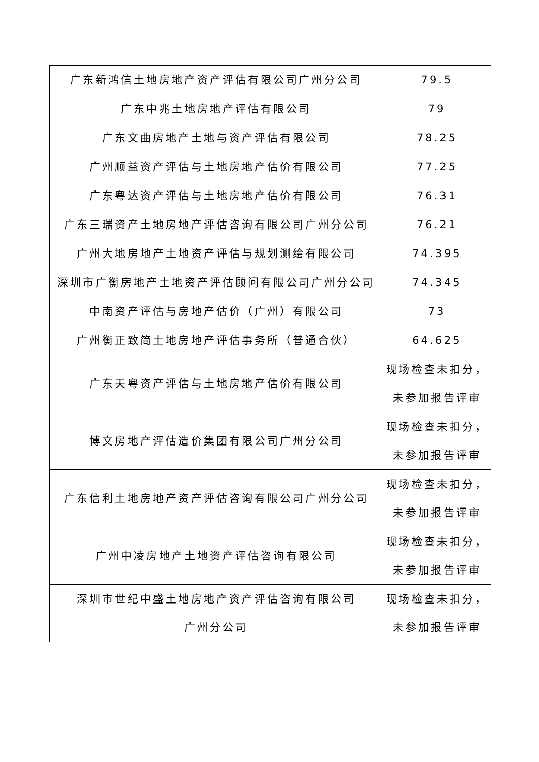| 广东新鸿信土地房地产资产评估有限公司广州分公司 | 79.5 |
| 广东中兆土地房地产评估有限公司 | 79 |
| 广东文曲房地产土地与资产评估有限公司 | 78.25 |
| 广州顺益资产评估与土地房地产估价有限公司 | 77.25 |
| 广东粤达资产评估与土地房地产估价有限公司 | 76.31 |
| 广东三瑞资产土地房地产评估咨询有限公司广州分公司 | 76.21 |
| 广州大地房地产土地资产评估与规划测绘有限公司 | 74.395 |
| 深圳市广衡房地产土地资产评估顾问有限公司广州分公司 | 74.345 |
| 中南资产评估与房地产估价（广州）有限公司 | 73 |
| 广州衡正致简土地房地产评估事务所（普通合伙） | 64.625 |
| 广东天粤资产评估与土地房地产估价有限公司 | 现场检查未扣分， 未参加报告评审 |
| 博文房地产评估造价集团有限公司广州分公司 | 现场检查未扣分， 未参加报告评审 |
| 广东信利土地房地产资产评估咨询有限公司广州分公司 | 现场检查未扣分， 未参加报告评审 |
| 广州中凌房地产土地资产评估咨询有限公司 | 现场检查未扣分， 未参加报告评审 |
| 深圳市世纪中盛土地房地产资产评估咨询有限公司 广州分公司 | 现场检查未扣分， 未参加报告评审 |